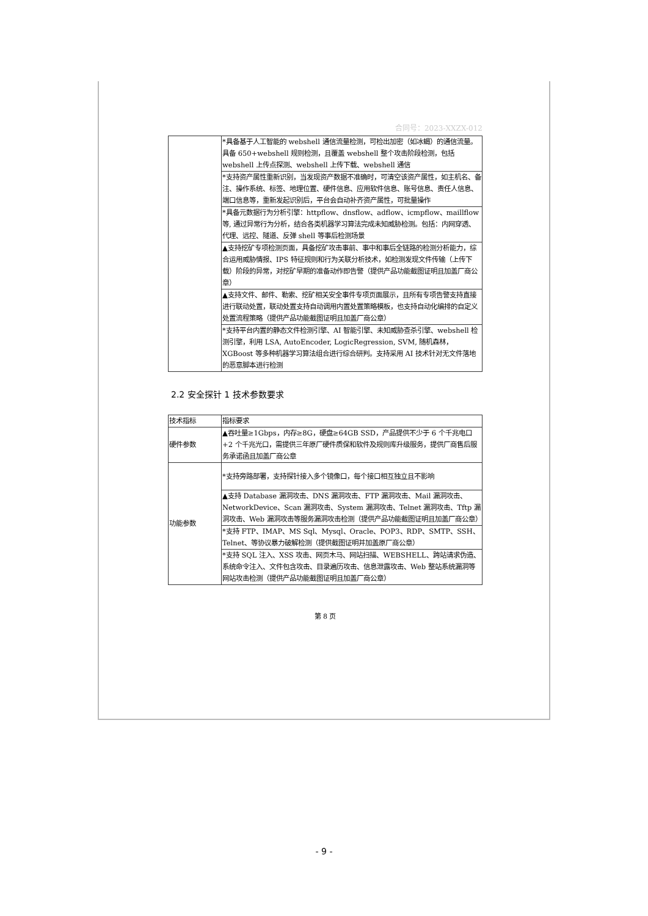合同号：2023-XXZX-012
| | *具备基于人工智能的 webshell 通信流量检测，可检出加密（如冰蝎）的通信流量。具备 650+webshell 规则检测，且覆盖 webshell 整个攻击阶段检测，包括 webshell 上传点探测、webshell 上传下载、webshell 通信 |
| | *支持资产属性重新识别，当发现资产数据不准确时，可清空该资产属性，如主机名、备注、操作系统、标签、地理位置、硬件信息、应用软件信息、账号信息、责任人信息、端口信息等，重新发起识别后，平台会自动补齐资产属性，可批量操作 |
| | *具备元数据行为分析引擎：httpflow、dnsflow、adflow、icmpflow、maillflow 等, 通过异常行为分析，结合各类机器学习算法完成未知威胁检测。包括：内网穿透、代理、远控、隧道、反弹 shell 等事后检测场景 |
| | ▲支持挖矿专项检测页面，具备挖矿攻击事前、事中和事后全链路的检测分析能力，综合运用威胁情报、IPS 特征规则和行为关联分析技术，如检测发现文件传输（上传下载）阶段的异常，对挖矿早期的准备动作即告警（提供产品功能截图证明且加盖厂商公章） |
| | ▲支持文件、邮件、勒索、挖矿相关安全事件专项页面展示，且所有专项告警支持直接进行联动处置，联动处置支持自动调用内置处置策略模板，也支持自动化编排的自定义处置流程策略（提供产品功能截图证明且加盖厂商公章） |
| | *支持平台内置的静态文件检测引擎、AI 智能引擎、未知威胁查杀引擎、webshell 检测引擎，利用 LSA, AutoEncoder, LogicRegression, SVM, 随机森林，XGBoost 等多种机器学习算法组合进行综合研判。支持采用 AI 技术针对无文件落地的恶意脚本进行检测 |
2.2 安全探针 1 技术参数要求
| 技术指标 | 指标要求 |
| 硬件参数 | ▲吞吐量≥1Gbps，内存≥8G，硬盘≥64GB SSD，产品提供不少于 6 个千兆电口+2 个千兆光口，需提供三年原厂硬件质保和软件及规则库升级服务，提供厂商售后服务承诺函且加盖厂商公章 |
| 功能参数 | *支持旁路部署，支持探针接入多个镜像口，每个接口相互独立且不影响 |
| | ▲支持 Database 漏洞攻击、DNS 漏洞攻击、FTP 漏洞攻击、Mail 漏洞攻击、NetworkDevice、Scan 漏洞攻击、System 漏洞攻击、Telnet 漏洞攻击、Tftp 漏洞攻击、Web 漏洞攻击等服务漏洞攻击检测（提供产品功能截图证明且加盖厂商公章） |
| | *支持 FTP、IMAP、MS Sql、Mysql、Oracle、POP3、RDP、SMTP、SSH、Telnet、等协议暴力破解检测（提供截图证明并加盖原厂商公章） |
| | *支持 SQL 注入、XSS 攻击、网页木马、网站扫描、WEBSHELL、跨站请求伪造、系统命令注入、文件包含攻击、目录遍历攻击、信息泄露攻击、Web 整站系统漏洞等网站攻击检测（提供产品功能截图证明且加盖厂商公章） |
第 8 页
- 9 -